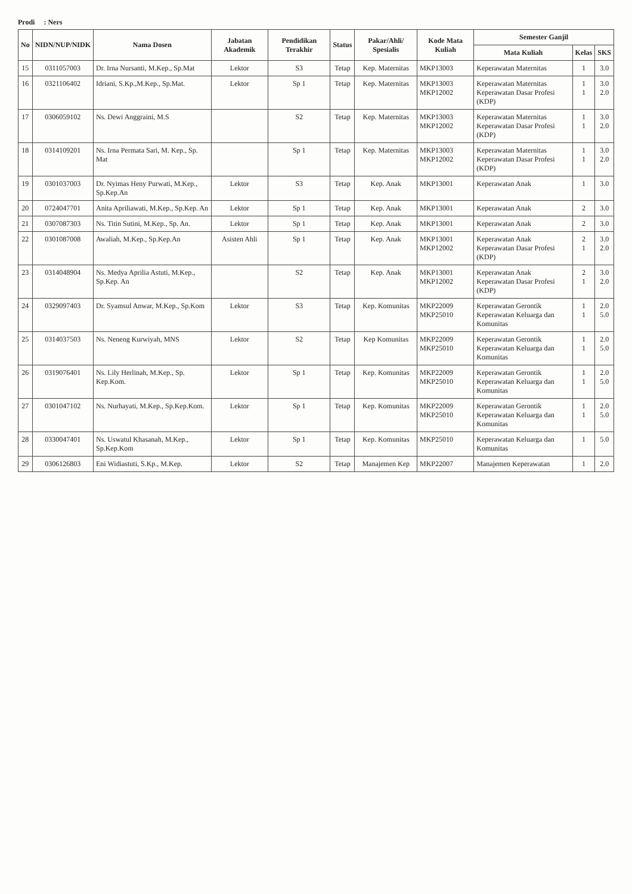Prodi : Ners
| No | NIDN/NUP/NIDK | Nama Dosen | Jabatan Akademik | Pendidikan Terakhir | Status | Pakar/Ahli/ Spesialis | Kode Mata Kuliah | Semester Ganjil | | |
| --- | --- | --- | --- | --- | --- | --- | --- | --- | --- | --- |
| | | | | | | | | Mata Kuliah | Kelas | SKS |
| 15 | 0311057003 | Dr. Irna Nursanti, M.Kep., Sp.Mat | Lektor | S3 | Tetap | Kep. Maternitas | MKP13003 | Keperawatan Maternitas | 1 | 3.0 |
| 16 | 0321106402 | Idriani, S.Kp.,M.Kep., Sp.Mat. | Lektor | Sp 1 | Tetap | Kep. Maternitas | MKP13003 MKP12002 | Keperawatan Maternitas Keperawatan Dasar Profesi (KDP) | 1 1 | 3.0 2.0 |
| 17 | 0306059102 | Ns. Dewi Anggraini, M.S | | S2 | Tetap | Kep. Maternitas | MKP13003 MKP12002 | Keperawatan Maternitas Keperawatan Dasar Profesi (KDP) | 1 1 | 3.0 2.0 |
| 18 | 0314109201 | Ns. Irna Permata Sari, M. Kep., Sp. Mat | | Sp 1 | Tetap | Kep. Maternitas | MKP13003 MKP12002 | Keperawatan Maternitas Keperawatan Dasar Profesi (KDP) | 1 1 | 3.0 2.0 |
| 19 | 0301037003 | Dr. Nyimas Heny Purwati, M.Kep., Sp.Kep.An | Lektor | S3 | Tetap | Kep. Anak | MKP13001 | Keperawatan Anak | 1 | 3.0 |
| 20 | 0724047701 | Anita Apriliawati, M.Kep., Sp.Kep. An | Lektor | Sp 1 | Tetap | Kep. Anak | MKP13001 | Keperawatan Anak | 2 | 3.0 |
| 21 | 0307087303 | Ns. Titin Sutini, M.Kep., Sp. An. | Lektor | Sp 1 | Tetap | Kep. Anak | MKP13001 | Keperawatan Anak | 2 | 3.0 |
| 22 | 0301087008 | Awaliah, M.Kep., Sp.Kep.An | Asisten Ahli | Sp 1 | Tetap | Kep. Anak | MKP13001 MKP12002 | Keperawatan Anak Keperawatan Dasar Profesi (KDP) | 2 1 | 3.0 2.0 |
| 23 | 0314048904 | Ns. Medya Aprilia Astuti, M.Kep., Sp.Kep. An | | S2 | Tetap | Kep. Anak | MKP13001 MKP12002 | Keperawatan Anak Keperawatan Dasar Profesi (KDP) | 2 1 | 3.0 2.0 |
| 24 | 0329097403 | Dr. Syamsul Anwar, M.Kep., Sp.Kom | Lektor | S3 | Tetap | Kep. Komunitas | MKP22009 MKP25010 | Keperawatan Gerontik Keperawatan Keluarga dan Komunitas | 1 1 | 2.0 5.0 |
| 25 | 0314037503 | Ns. Neneng Kurwiyah, MNS | Lektor | S2 | Tetap | Kep Komunitas | MKP22009 MKP25010 | Keperawatan Gerontik Keperawatan Keluarga dan Komunitas | 1 1 | 2.0 5.0 |
| 26 | 0319076401 | Ns. Lily Herlinah, M.Kep., Sp. Kep.Kom. | Lektor | Sp 1 | Tetap | Kep. Komunitas | MKP22009 MKP25010 | Keperawatan Gerontik Keperawatan Keluarga dan Komunitas | 1 1 | 2.0 5.0 |
| 27 | 0301047102 | Ns. Nurhayati, M.Kep., Sp.Kep.Kom. | Lektor | Sp 1 | Tetap | Kep. Komunitas | MKP22009 MKP25010 | Keperawatan Gerontik Keperawatan Keluarga dan Komunitas | 1 1 | 2.0 5.0 |
| 28 | 0330047401 | Ns. Uswatul Khasanah, M.Kep., Sp.Kep.Kom | Lektor | Sp 1 | Tetap | Kep. Komunitas | MKP25010 | Keperawatan Keluarga dan Komunitas | 1 | 5.0 |
| 29 | 0306126803 | Eni Widiastuti, S.Kp., M.Kep. | Lektor | S2 | Tetap | Manajemen Kep | MKP22007 | Manajemen Keperawatan | 1 | 2.0 |